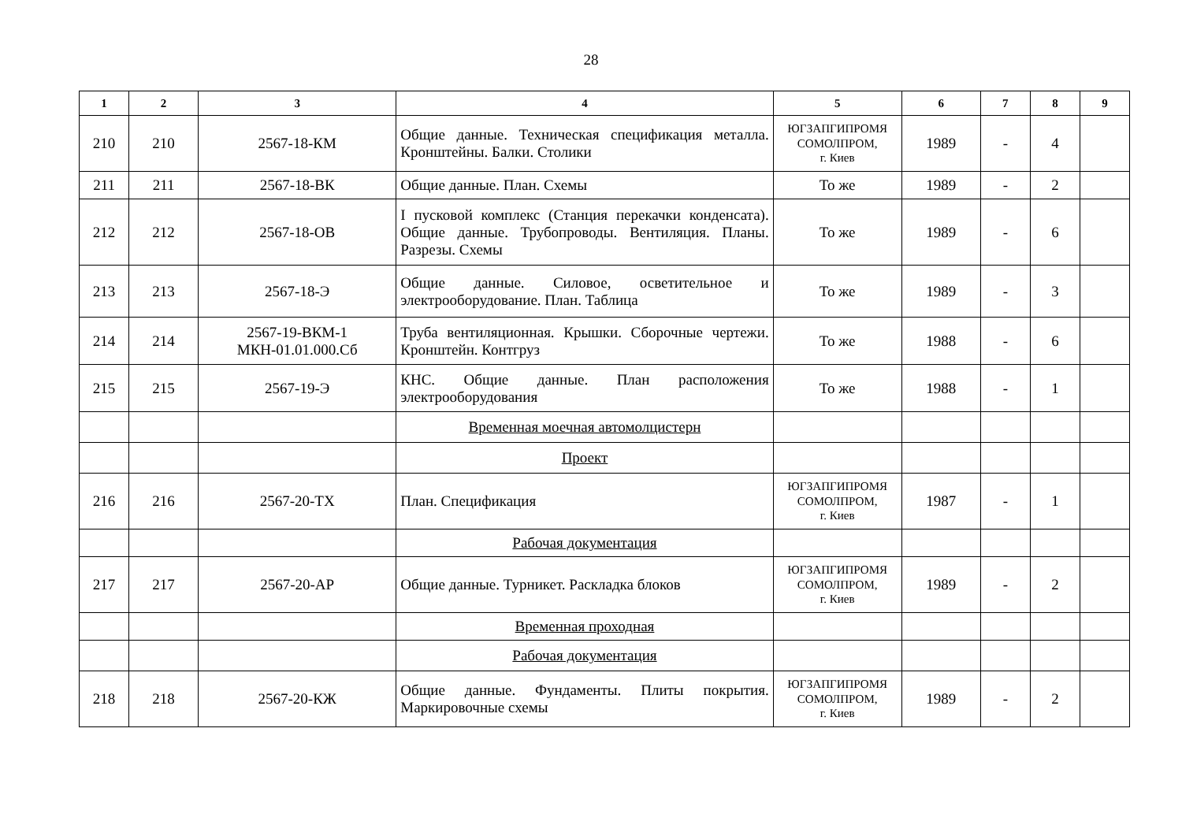28
| 1 | 2 | 3 | 4 | 5 | 6 | 7 | 8 | 9 |
| --- | --- | --- | --- | --- | --- | --- | --- | --- |
| 210 | 210 | 2567-18-КМ | Общие данные. Техническая спецификация металла. Кронштейны. Балки. Столики | ЮГЗАПГИПРОМЯ СОМОЛПРОМ, г. Киев | 1989 | - | 4 | |
| 211 | 211 | 2567-18-ВК | Общие данные. План. Схемы | То же | 1989 | - | 2 | |
| 212 | 212 | 2567-18-ОВ | I пусковой комплекс (Станция перекачки конденсата). Общие данные. Трубопроводы. Вентиляция. Планы. Разрезы. Схемы | То же | 1989 | - | 6 | |
| 213 | 213 | 2567-18-Э | Общие данные. Силовое, осветительное и электрооборудование. План. Таблица | То же | 1989 | - | 3 | |
| 214 | 214 | 2567-19-ВКМ-1 МКН-01.01.000.Сб | Труба вентиляционная. Крышки. Сборочные чертежи. Кронштейн. Контгруз | То же | 1988 | - | 6 | |
| 215 | 215 | 2567-19-Э | КНС. Общие данные. План расположения электрооборудования | То же | 1988 | - | 1 | |
| | | | Временная моечная автомолцистерн | | | | | |
| | | | Проект | | | | | |
| 216 | 216 | 2567-20-ТХ | План. Спецификация | ЮГЗАПГИПРОМЯ СОМОЛПРОМ, г. Киев | 1987 | - | 1 | |
| | | | Рабочая документация | | | | | |
| 217 | 217 | 2567-20-АР | Общие данные. Турникет. Раскладка блоков | ЮГЗАПГИПРОМЯ СОМОЛПРОМ, г. Киев | 1989 | - | 2 | |
| | | | Временная проходная | | | | | |
| | | | Рабочая документация | | | | | |
| 218 | 218 | 2567-20-КЖ | Общие данные. Фундаменты. Плиты покрытия. Маркировочные схемы | ЮГЗАПГИПРОМЯ СОМОЛПРОМ, г. Киев | 1989 | - | 2 | |